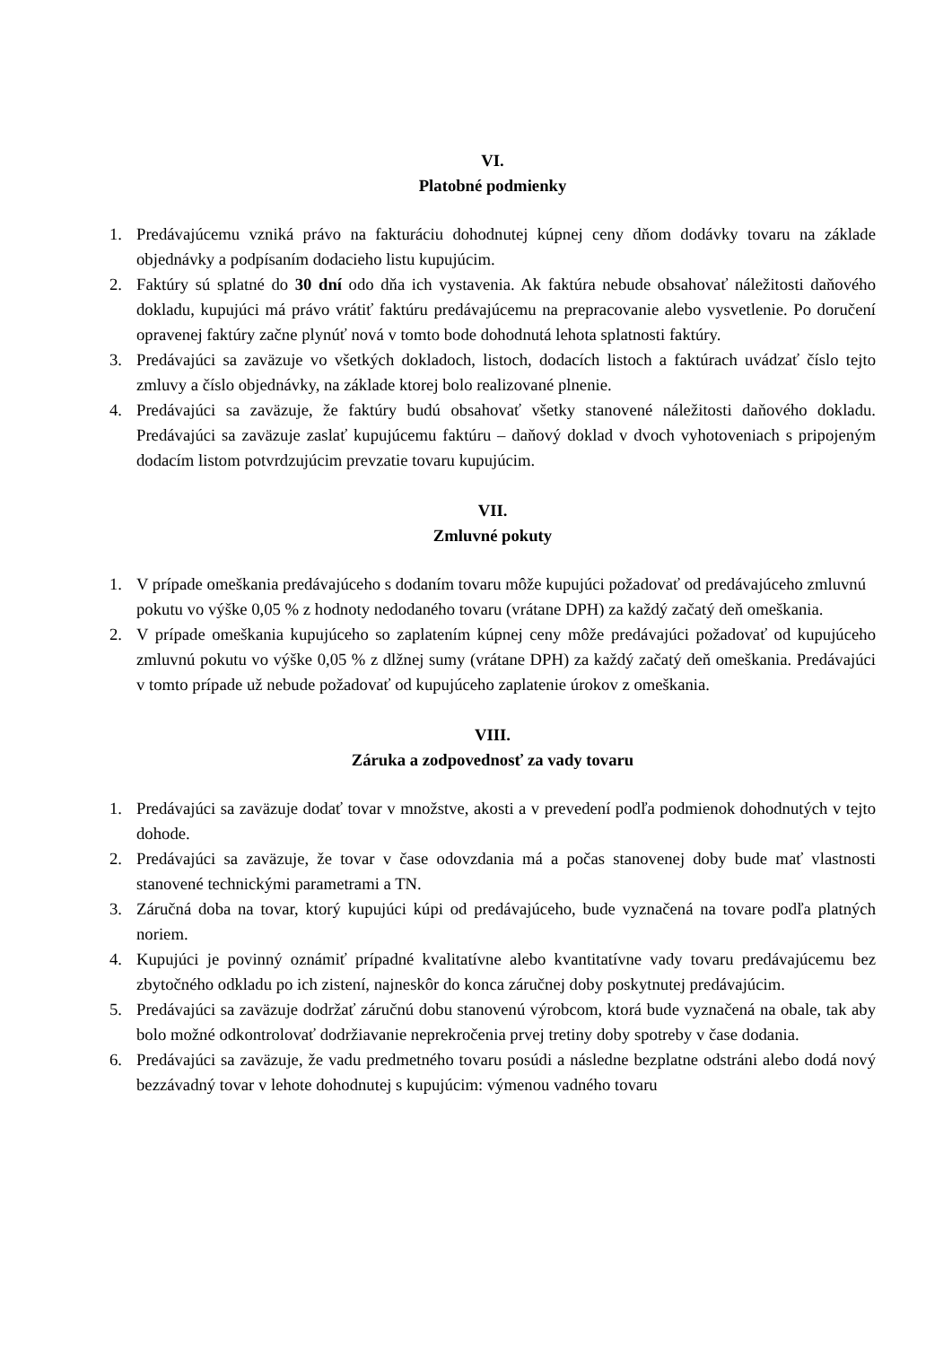VI.
Platobné podmienky
1. Predávajúcemu vzniká právo na fakturáciu dohodnutej kúpnej ceny dňom dodávky tovaru na základe objednávky a podpísaním dodacieho listu kupujúcim.
2. Faktúry sú splatné do 30 dní odo dňa ich vystavenia. Ak faktúra nebude obsahovať náležitosti daňového dokladu, kupujúci má právo vrátiť faktúru predávajúcemu na prepracovanie alebo vysvetlenie. Po doručení opravenej faktúry začne plynúť nová v tomto bode dohodnutá lehota splatnosti faktúry.
3. Predávajúci sa zaväzuje vo všetkých dokladoch, listoch, dodacích listoch a faktúrach uvádzať číslo tejto zmluvy a číslo objednávky, na základe ktorej bolo realizované plnenie.
4. Predávajúci sa zaväzuje, že faktúry budú obsahovať všetky stanovené náležitosti daňového dokladu. Predávajúci sa zaväzuje zaslať kupujúcemu faktúru – daňový doklad v dvoch vyhotoveniach s pripojeným dodacím listom potvrdzujúcim prevzatie tovaru kupujúcim.
VII.
Zmluvné pokuty
1. V prípade omeškania predávajúceho s dodaním tovaru môže kupujúci požadovať od predávajúceho zmluvnú pokutu vo výške 0,05 % z hodnoty nedodaného tovaru (vrátane DPH) za každý začatý deň omeškania.
2. V prípade omeškania kupujúceho so zaplatením kúpnej ceny môže predávajúci požadovať od kupujúceho zmluvnú pokutu vo výške 0,05 % z dlžnej sumy (vrátane DPH) za každý začatý deň omeškania. Predávajúci v tomto prípade už nebude požadovať od kupujúceho zaplatenie úrokov z omeškania.
VIII.
Záruka a zodpovednosť za vady tovaru
1. Predávajúci sa zaväzuje dodať tovar v množstve, akosti a v prevedení podľa podmienok dohodnutých v tejto dohode.
2. Predávajúci sa zaväzuje, že tovar v čase odovzdania má a počas stanovenej doby bude mať vlastnosti stanovené technickými parametrami a TN.
3. Záručná doba na tovar, ktorý kupujúci kúpi od predávajúceho, bude vyznačená na tovare podľa platných noriem.
4. Kupujúci je povinný oznámiť prípadné kvalitatívne alebo kvantitatívne vady tovaru predávajúcemu bez zbytočného odkladu po ich zistení, najneskôr do konca záručnej doby poskytnutej predávajúcim.
5. Predávajúci sa zaväzuje dodržať záručnú dobu stanovenú výrobcom, ktorá bude vyznačená na obale, tak aby bolo možné odkontrolovať dodržiavanie neprekročenia prvej tretiny doby spotreby v čase dodania.
6. Predávajúci sa zaväzuje, že vadu predmetného tovaru posúdi a následne bezplatne odstráni alebo dodá nový bezzávadný tovar v lehote dohodnutej s kupujúcim: výmenou vadného tovaru